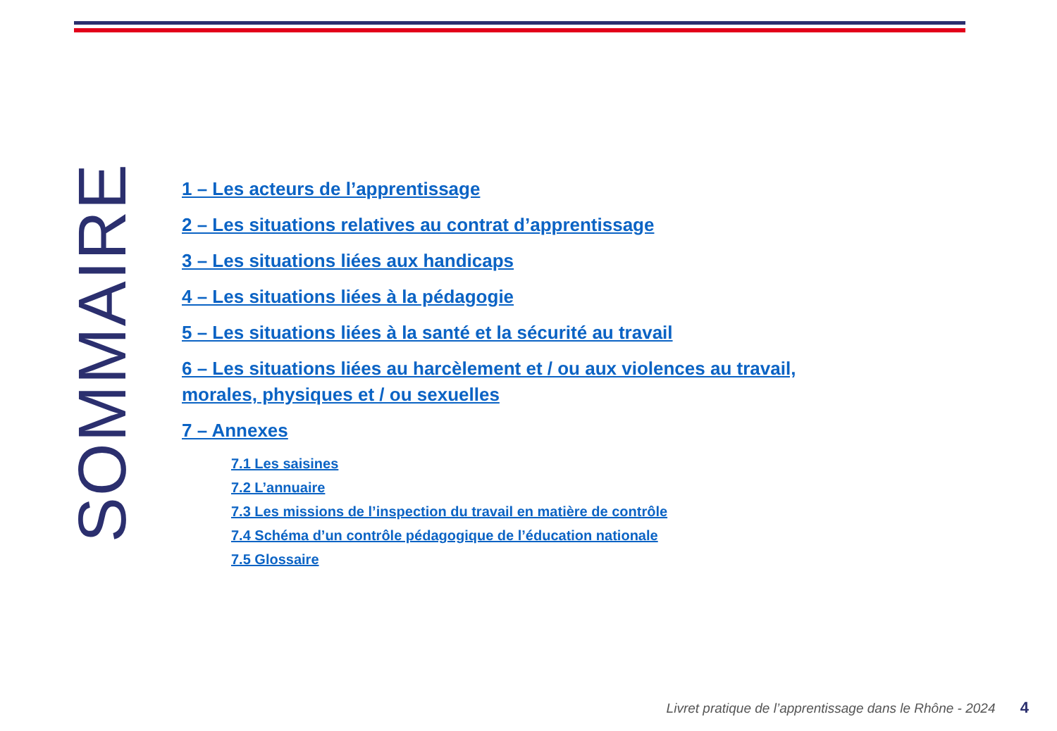SOMMAIRE
1 – Les acteurs de l’apprentissage
2 – Les situations relatives au contrat d’apprentissage
3 – Les situations liées aux handicaps
4 – Les situations liées à la pédagogie
5 – Les situations liées à la santé et la sécurité au travail
6 – Les situations liées au harcèlement et / ou aux violences au travail, morales, physiques et / ou sexuelles
7 – Annexes
7.1 Les saisines
7.2 L’annuaire
7.3 Les missions de l’inspection du travail en matière de contrôle
7.4 Schéma d’un contrôle pédagogique de l’éducation nationale
7.5 Glossaire
Livret pratique de l’apprentissage dans le Rhône - 2024 4